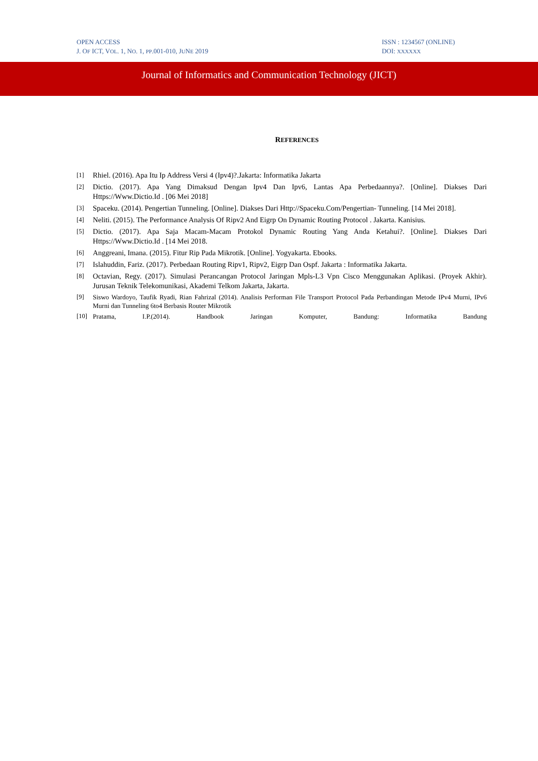OPEN ACCESS
J. OF ICT, VOL. 1, NO. 1, PP.001-010, JUNE 2019
ISSN : 1234567 (ONLINE)
DOI: XXXXXX
Journal of Informatics and Communication Technology (JICT)
REFERENCES
[1] Rhiel. (2016). Apa Itu Ip Address Versi 4 (Ipv4)?.Jakarta: Informatika Jakarta
[2] Dictio. (2017). Apa Yang Dimaksud Dengan Ipv4 Dan Ipv6, Lantas Apa Perbedaannya?. [Online]. Diakses Dari Https://Www.Dictio.Id . [06 Mei 2018]
[3] Spaceku. (2014). Pengertian Tunneling. [Online]. Diakses Dari Http://Spaceku.Com/Pengertian- Tunneling. [14 Mei 2018].
[4] Neliti. (2015). The Performance Analysis Of Ripv2 And Eigrp On Dynamic Routing Protocol . Jakarta. Kanisius.
[5] Dictio. (2017). Apa Saja Macam-Macam Protokol Dynamic Routing Yang Anda Ketahui?. [Online]. Diakses Dari Https://Www.Dictio.Id . [14 Mei 2018.
[6] Anggreani, Imana. (2015). Fitur Rip Pada Mikrotik. [Online]. Yogyakarta. Ebooks.
[7] Islahuddin, Fariz. (2017). Perbedaan Routing Ripv1, Ripv2, Eigrp Dan Ospf. Jakarta : Informatika Jakarta.
[8] Octavian, Regy. (2017). Simulasi Perancangan Protocol Jaringan Mpls-L3 Vpn Cisco Menggunakan Aplikasi. (Proyek Akhir). Jurusan Teknik Telekomunikasi, Akademi Telkom Jakarta, Jakarta.
[9] Siswo Wardoyo, Taufik Ryadi, Rian Fahrizal (2014). Analisis Performan File Transport Protocol Pada Perbandingan Metode IPv4 Murni, IPv6 Murni dan Tunneling 6to4 Berbasis Router Mikrotik
[10] Pratama, I.P.(2014). Handbook Jaringan Komputer, Bandung: Informatika Bandung